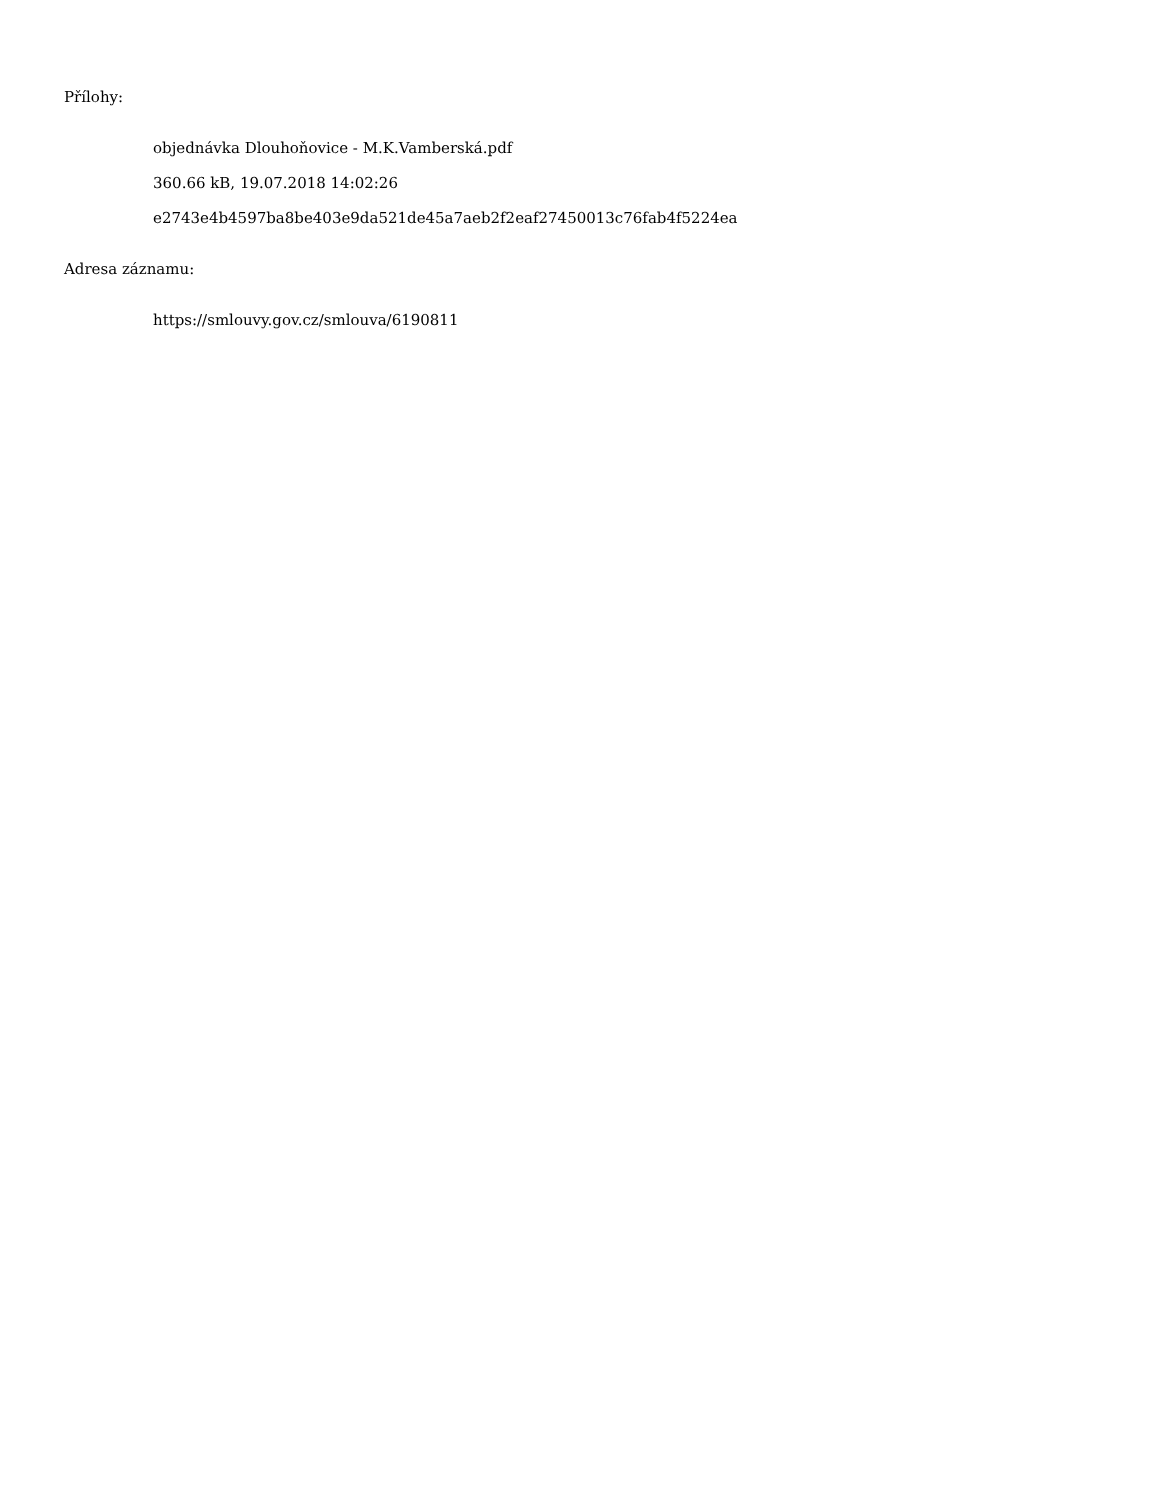Přílohy:
objednávka Dlouhoňovice - M.K.Vamberská.pdf
360.66 kB, 19.07.2018 14:02:26
e2743e4b4597ba8be403e9da521de45a7aeb2f2eaf27450013c76fab4f5224ea
Adresa záznamu:
https://smlouvy.gov.cz/smlouva/6190811